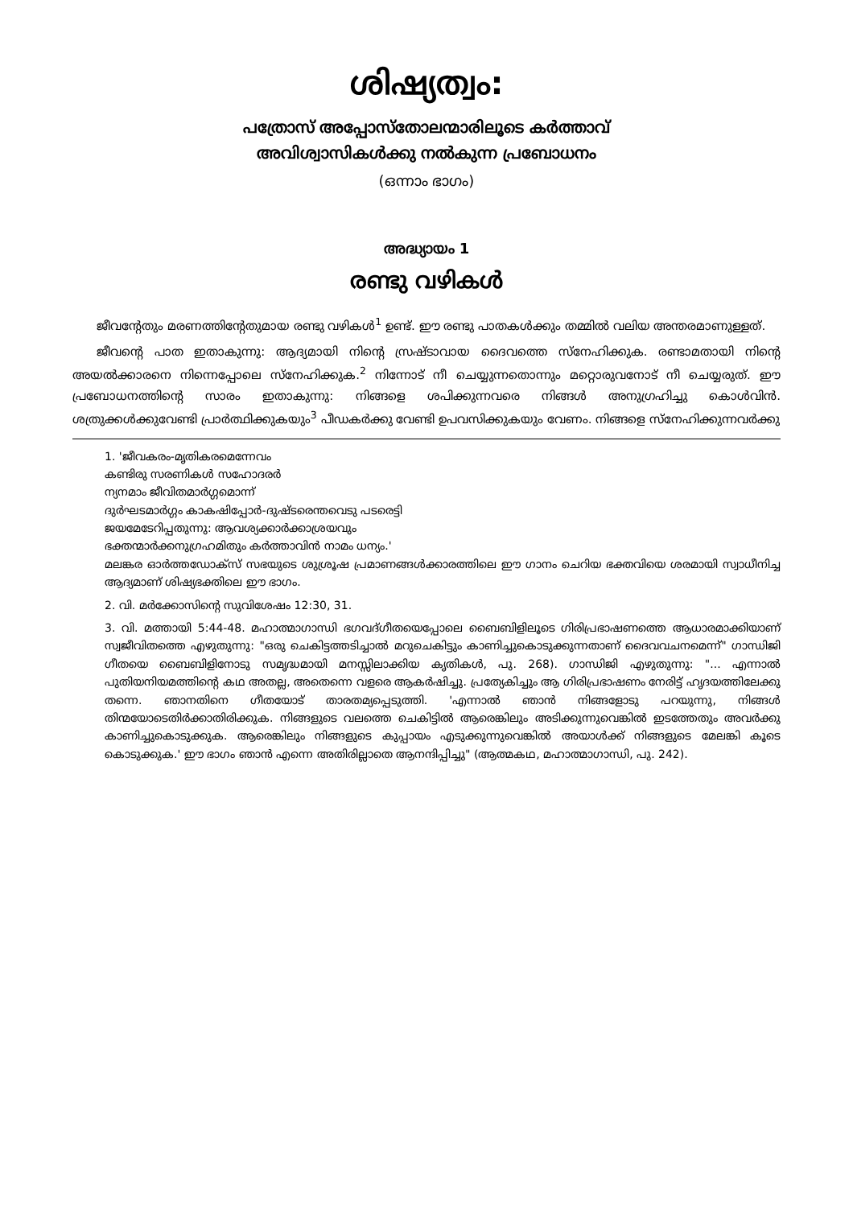ശിഷ്യത്വം:
പത്രോസ് അപ്പോസ്തോലന്മാരിലൂടെ കർത്താവ്
അവിശ്വാസികൾക്കു നൽകുന്ന പ്രബോധനം
(ഒന്നാം ഭാഗം)
അദ്ധ്യായം 1
രണ്ടു വഴികൾ
ജീവന്റേതും മരണത്തിന്റേതുമായ രണ്ടു വഴികൾ<sup>1</sup> ഉണ്ട്. ഈ രണ്ടു പാതകൾക്കും തമ്മിൽ വലിയ അന്തരമാണുള്ളത്.
ജീവന്റെ പാത ഇതാകുന്നു: ആദ്യമായി നിന്റെ സ്രഷ്ടാവായ ദൈവത്തെ സ്നേഹിക്കുക. രണ്ടാമതായി നിന്റെ അയൽക്കാരനെ നിന്നെപ്പോലെ സ്നേഹിക്കുക.<sup>2</sup> നിന്നോട് നീ ചെയ്യുന്നതൊന്നും മറ്റൊരുവനോട് നീ ചെയ്യരുത്. ഈ പ്രബോധനത്തിന്റെ സാരം ഇതാകുന്നു: നിങ്ങളെ ശപിക്കുന്നവരെ നിങ്ങൾ അനുഗ്രഹിച്ചു കൊൾവിൻ. ശത്രുക്കൾക്കുവേണ്ടി പ്രാർത്ഥിക്കുകയും<sup>3</sup> പീഡകർക്കു വേണ്ടി ഉപവസിക്കുകയും വേണം. നിങ്ങളെ സ്നേഹിക്കുന്നവർക്കു
1. 'ജീവകരം-മൃതികരമെന്നേവം
കണ്ടിരു സരണികൾ സഹോദരർ
ന്യനമാം ജീവിതമാർഗ്ഗമൊന്ന്
ദുർഘടമാർഗ്ഗം കാകഷിപ്പോർ-ദുഷ്ടരെന്തവെടു പടരെട്ടി
ജയമേടേറിപ്പതുന്നു: ആവശ്യക്കാർക്കാശ്രയവും
ഭക്തന്മാർക്കനുഗ്രഹമിതും കർത്താവിൻ നാമം ധന്യം.'
മലങ്കര ഓർത്തഡോക്സ് സഭയുടെ ശുശ്രൂഷ പ്രമാണങ്ങൾക്കാരത്തിലെ ഈ ഗാനം ചെറിയ ഭക്തവിയെ ശരമായി സ്വാധീനിച്ച ആദ്യമാണ് ശിഷ്യഭക്തിലെ ഈ ഭാഗം.
2. വി. മർക്കോസിന്റെ സുവിശേഷം 12:30, 31.
3. വി. മത്തായി 5:44-48. മഹാത്മാഗാന്ധി ഭഗവദ്ഗീതയെപ്പോലെ ബൈബിളിലൂടെ ഗിരിപ്രഭാഷണത്തെ ആധാരമാക്കിയാണ് സ്വജീവിതത്തെ എഴുതുന്നു: "ഒരു ചെകിട്ടത്തടിച്ചാൽ മറുചെകിട്ടും കാണിച്ചുകൊടുക്കുന്നതാണ് ദൈവവചനമെന്ന്" ഗാന്ധിജി ഗീതയെ ബൈബിളിനോടു സമൃദ്ധമായി മനസ്സിലാക്കിയ കൃതികൾ, പു. 268). ഗാന്ധിജി എഴുതുന്നു: "... എന്നാൽ പുതിയനിയമത്തിന്റെ കഥ അതല്ല, അതെന്നെ വളരെ ആകർഷിച്ചു. പ്രത്യേകിച്ചും ആ ഗിരിപ്രഭാഷണം നേരിട്ട് ഹൃദയത്തിലേക്കു തന്നെ. ഞാനതിനെ ഗീതയോട് താരതമ്യപ്പെടുത്തി. 'എന്നാൽ ഞാൻ നിങ്ങളോടു പറയുന്നു, നിങ്ങൾ തിന്മയോടെതിർക്കാതിരിക്കുക. നിങ്ങളുടെ വലത്തെ ചെകിട്ടിൽ ആരെങ്കിലും അടിക്കുന്നുവെങ്കിൽ ഇടത്തേതും അവർക്കു കാണിച്ചുകൊടുക്കുക. ആരെങ്കിലും നിങ്ങളുടെ കുപ്പായം എടുക്കുന്നുവെങ്കിൽ അയാൾക്ക് നിങ്ങളുടെ മേലങ്കി കൂടെ കൊടുക്കുക.' ഈ ഭാഗം ഞാൻ എന്നെ അതിരില്ലാതെ ആനന്ദിപ്പിച്ചു" (ആത്മകഥ, മഹാത്മാഗാന്ധി, പു. 242).